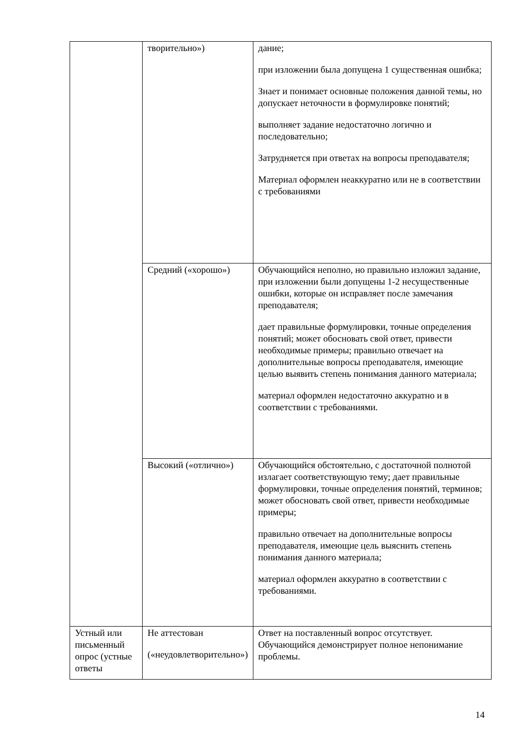| | творительно») | дание; при изложении была допущена 1 существенная ошибка; Знает и понимает основные положения данной темы, но допускает неточности в формулировке понятий; выполняет задание недостаточно логично и последовательно; Затрудняется при ответах на вопросы преподавателя; Материал оформлен неаккуратно или не в соответствии с требованиями |
| | Средний («хорошо») | Обучающийся неполно, но правильно изложил задание, при изложении были допущены 1-2 несущественные ошибки, которые он исправляет после замечания преподавателя; дает правильные формулировки, точные определения понятий; может обосновать свой ответ, привести необходимые примеры; правильно отвечает на дополнительные вопросы преподавателя, имеющие целью выявить степень понимания данного материала; материал оформлен недостаточно аккуратно и в соответствии с требованиями. |
| | Высокий («отлично») | Обучающийся обстоятельно, с достаточной полнотой излагает соответствующую тему; дает правильные формулировки, точные определения понятий, терминов; может обосновать свой ответ, привести необходимые примеры; правильно отвечает на дополнительные вопросы преподавателя, имеющие цель выяснить степень понимания данного материала; материал оформлен аккуратно в соответствии с требованиями. |
| Устный или письменный опрос (устные ответы | Не аттестован («неудовлетворительно») | Ответ на поставленный вопрос отсутствует. Обучающийся демонстрирует полное непонимание проблемы. |
14